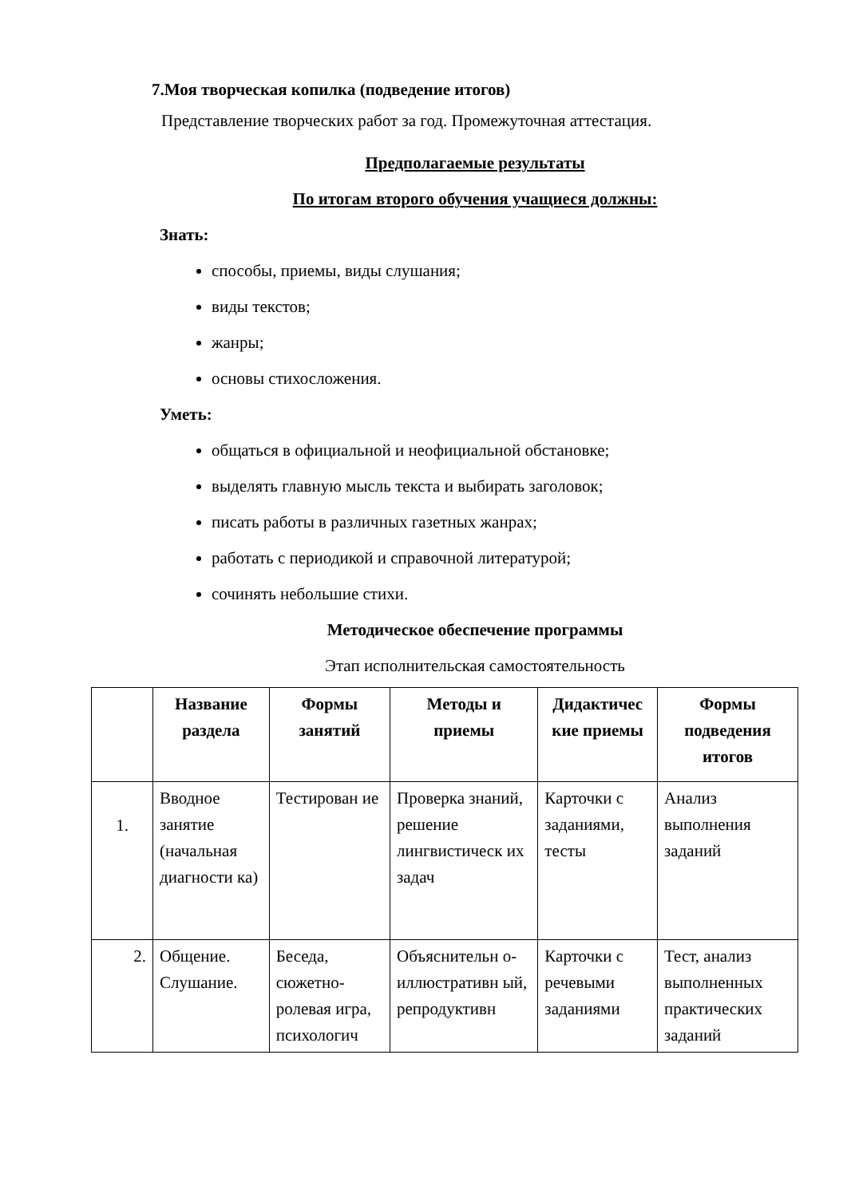7.Моя творческая копилка (подведение итогов)
Представление творческих работ за год. Промежуточная аттестация.
Предполагаемые результаты
По итогам второго обучения учащиеся должны:
Знать:
способы, приемы, виды слушания;
виды текстов;
жанры;
основы стихосложения.
Уметь:
общаться в официальной и неофициальной обстановке;
выделять главную мысль текста и выбирать заголовок;
писать работы в различных газетных жанрах;
работать с периодикой и справочной литературой;
сочинять небольшие стихи.
Методическое обеспечение программы
Этап исполнительская самостоятельность
| | Название раздела | Формы занятий | Методы и приемы | Дидактичес кие приемы | Формы подведения итогов |
| --- | --- | --- | --- | --- | --- |
| 1. | Вводное занятие (начальная диагности ка) | Тестирован ие | Проверка знаний, решение лингвистическ их задач | Карточки с заданиями, тесты | Анализ выполнения заданий |
| 2. | Общение. Слушание. | Беседа, сюжетно-ролевая игра, психологич | Объяснительн о-иллюстративн ый, репродуктивн | Карточки с речевыми заданиями | Тест, анализ выполненных практических заданий |